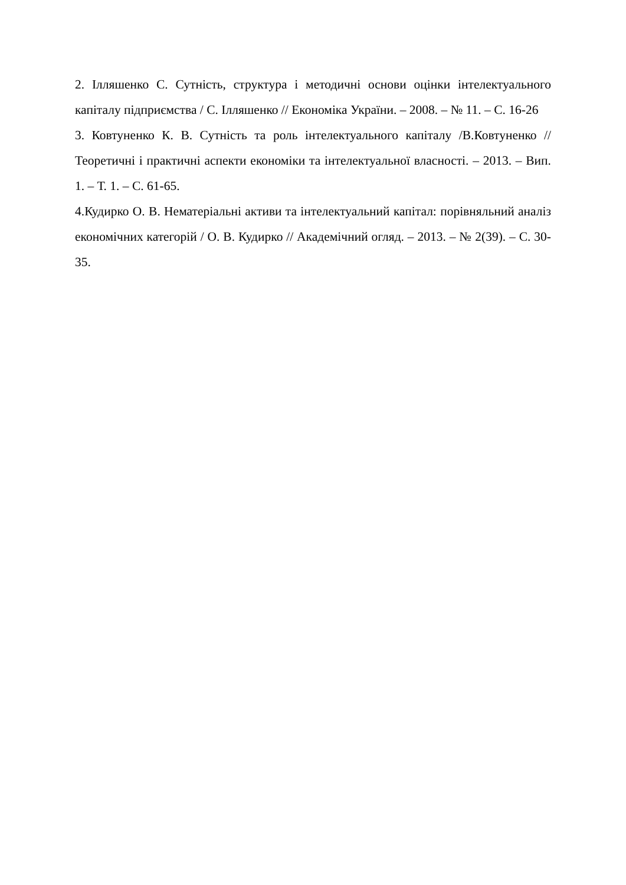2. Ілляшенко С. Сутність, структура і методичні основи оцінки інтелектуального капіталу підприємства / С. Ілляшенко // Економіка України. – 2008. – № 11. – С. 16-26
3. Ковтуненко К. В. Сутність та роль інтелектуального капіталу /В.Ковтуненко // Теоретичні і практичні аспекти економіки та інтелектуальної власності. – 2013. – Вип. 1. – Т. 1. – С. 61-65.
4.Кудирко О. В. Нематеріальні активи та інтелектуальний капітал: порівняльний аналіз економічних категорій / О. В. Кудирко // Академічний огляд. – 2013. – № 2(39). – С. 30-35.